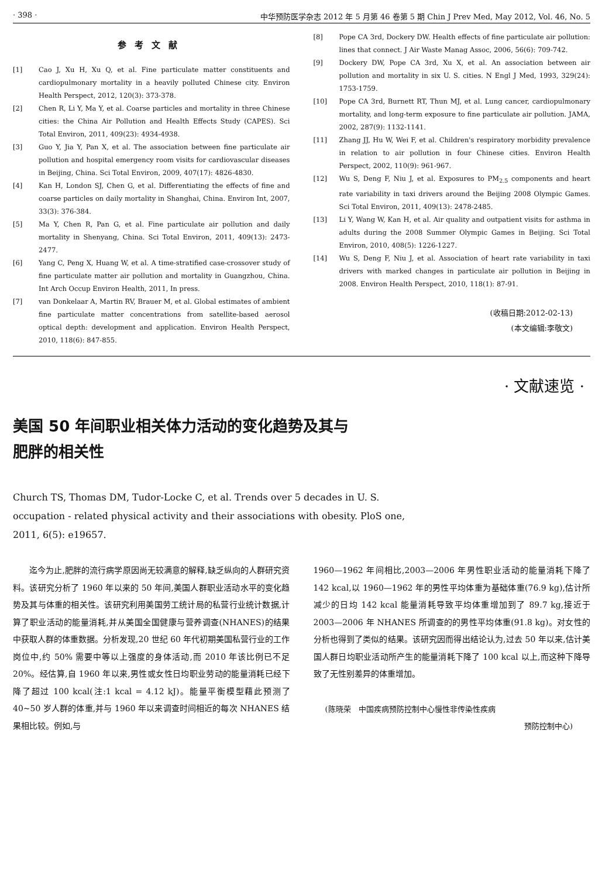· 398 · 中华预防医学杂志 2012 年 5 月第 46 卷第 5 期 Chin J Prev Med, May 2012, Vol. 46, No. 5
参考文献
[1] Cao J, Xu H, Xu Q, et al. Fine particulate matter constituents and cardiopulmonary mortality in a heavily polluted Chinese city. Environ Health Perspect, 2012, 120(3): 373-378.
[2] Chen R, Li Y, Ma Y, et al. Coarse particles and mortality in three Chinese cities: the China Air Pollution and Health Effects Study (CAPES). Sci Total Environ, 2011, 409(23): 4934-4938.
[3] Guo Y, Jia Y, Pan X, et al. The association between fine particulate air pollution and hospital emergency room visits for cardiovascular diseases in Beijing, China. Sci Total Environ, 2009, 407(17): 4826-4830.
[4] Kan H, London SJ, Chen G, et al. Differentiating the effects of fine and coarse particles on daily mortality in Shanghai, China. Environ Int, 2007, 33(3): 376-384.
[5] Ma Y, Chen R, Pan G, et al. Fine particulate air pollution and daily mortality in Shenyang, China. Sci Total Environ, 2011, 409(13): 2473-2477.
[6] Yang C, Peng X, Huang W, et al. A time-stratified case-crossover study of fine particulate matter air pollution and mortality in Guangzhou, China. Int Arch Occup Environ Health, 2011, In press.
[7] van Donkelaar A, Martin RV, Brauer M, et al. Global estimates of ambient fine particulate matter concentrations from satellite-based aerosol optical depth: development and application. Environ Health Perspect, 2010, 118(6): 847-855.
[8] Pope CA 3rd, Dockery DW. Health effects of fine particulate air pollution: lines that connect. J Air Waste Manag Assoc, 2006, 56(6): 709-742.
[9] Dockery DW, Pope CA 3rd, Xu X, et al. An association between air pollution and mortality in six U. S. cities. N Engl J Med, 1993, 329(24): 1753-1759.
[10] Pope CA 3rd, Burnett RT, Thun MJ, et al. Lung cancer, cardiopulmonary mortality, and long-term exposure to fine particulate air pollution. JAMA, 2002, 287(9): 1132-1141.
[11] Zhang JJ, Hu W, Wei F, et al. Children's respiratory morbidity prevalence in relation to air pollution in four Chinese cities. Environ Health Perspect, 2002, 110(9): 961-967.
[12] Wu S, Deng F, Niu J, et al. Exposures to PM<sub>2.5</sub> components and heart rate variability in taxi drivers around the Beijing 2008 Olympic Games. Sci Total Environ, 2011, 409(13): 2478-2485.
[13] Li Y, Wang W, Kan H, et al. Air quality and outpatient visits for asthma in adults during the 2008 Summer Olympic Games in Beijing. Sci Total Environ, 2010, 408(5): 1226-1227.
[14] Wu S, Deng F, Niu J, et al. Association of heart rate variability in taxi drivers with marked changes in particulate air pollution in Beijing in 2008. Environ Health Perspect, 2010, 118(1): 87-91.
(收稿日期:2012-02-13)
(本文编辑:李敬文)
· 文献速览 ·
美国 50 年间职业相关体力活动的变化趋势及其与
肥胖的相关性
Church TS, Thomas DM, Tudor-Locke C, et al. Trends over 5 decades in U. S.
occupation - related physical activity and their associations with obesity. PloS one,
2011, 6(5): e19657.
　　迄今为止,肥胖的流行病学原因尚无较满意的解释,缺乏纵向的人群研究资料。该研究分析了 1960 年以来的 50 年间,美国人群职业活动水平的变化趋势及其与体重的相关性。该研究利用美国劳工统计局的私营行业统计数据,计算了职业活动的能量消耗,并从美国全国健康与营养调查(NHANES)的结果中获取人群的体重数据。分析发现,20 世纪 60 年代初期美国私营行业的工作岗位中,约 50% 需要中等以上强度的身体活动,而 2010 年该比例已不足 20%。经估算,自 1960 年以来,男性或女性日均职业劳动的能量消耗已经下降了超过 100 kcal(注:1 kcal = 4.12 kJ)。能量平衡模型藉此预测了 40~50 岁人群的体重,并与 1960 年以来调查时间相近的每次 NHANES 结果相比较。例如,与
1960—1962 年间相比,2003—2006 年男性职业活动的能量消耗下降了 142 kcal,以 1960—1962 年的男性平均体重为基础体重(76.9 kg),估计所减少的日均 142 kcal 能量消耗导致平均体重增加到了 89.7 kg,接近于 2003—2006 年 NHANES 所调查的的男性平均体重(91.8 kg)。对女性的分析也得到了类似的结果。该研究因而得出结论认为,过去 50 年以来,估计美国人群日均职业活动所产生的能量消耗下降了 100 kcal 以上,而这种下降导致了无性别差异的体重增加。
(陈晓荣　中国疾病预防控制中心慢性非传染性疾病
预防控制中心)